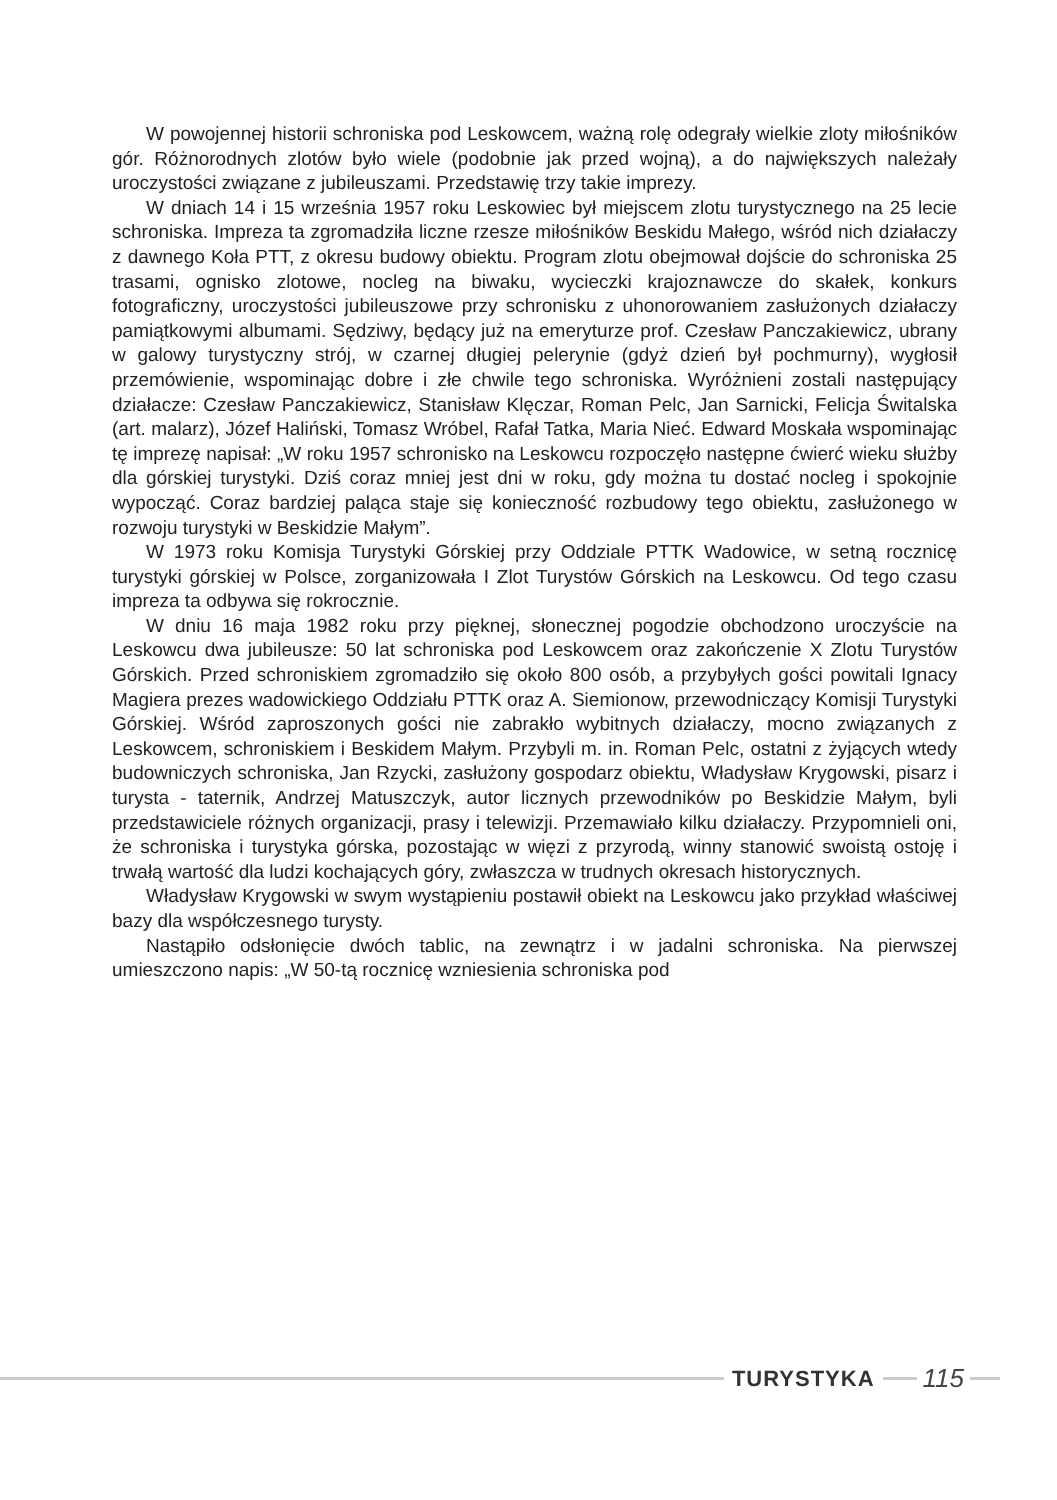W powojennej historii schroniska pod Leskowcem, ważną rolę odegrały wielkie zloty miłośników gór. Różnorodnych zlotów było wiele (podobnie jak przed wojną), a do największych należały uroczystości związane z jubileuszami. Przedstawię trzy takie imprezy.
W dniach 14 i 15 września 1957 roku Leskowiec był miejscem zlotu turystycznego na 25 lecie schroniska. Impreza ta zgromadziła liczne rzesze miłośników Beskidu Małego, wśród nich działaczy z dawnego Koła PTT, z okresu budowy obiektu. Program zlotu obejmował dojście do schroniska 25 trasami, ognisko zlotowe, nocleg na biwaku, wycieczki krajoznawcze do skałek, konkurs fotograficzny, uroczystości jubileuszowe przy schronisku z uhonorowaniem zasłużonych działaczy pamiątkowymi albumami. Sędziwy, będący już na emeryturze prof. Czesław Panczakiewicz, ubrany w galowy turystyczny strój, w czarnej długiej pelerynie (gdyż dzień był pochmurny), wygłosił przemówienie, wspominając dobre i złe chwile tego schroniska. Wyróżnieni zostali następujący działacze: Czesław Panczakiewicz, Stanisław Klęczar, Roman Pelc, Jan Sarnicki, Felicja Świtalska (art. malarz), Józef Haliński, Tomasz Wróbel, Rafał Tatka, Maria Nieć. Edward Moskała wspominając tę imprezę napisał: „W roku 1957 schronisko na Leskowcu rozpoczęło następne ćwierć wieku służby dla górskiej turystyki. Dziś coraz mniej jest dni w roku, gdy można tu dostać nocleg i spokojnie wypocząć. Coraz bardziej paląca staje się konieczność rozbudowy tego obiektu, zasłużonego w rozwoju turystyki w Beskidzie Małym”.
W 1973 roku Komisja Turystyki Górskiej przy Oddziale PTTK Wadowice, w setną rocznicę turystyki górskiej w Polsce, zorganizowała I Zlot Turystów Górskich na Leskowcu. Od tego czasu impreza ta odbywa się rokrocznie.
W dniu 16 maja 1982 roku przy pięknej, słonecznej pogodzie obchodzono uroczyście na Leskowcu dwa jubileusze: 50 lat schroniska pod Leskowcem oraz zakończenie X Zlotu Turystów Górskich. Przed schroniskiem zgromadziło się około 800 osób, a przybyłych gości powitali Ignacy Magiera prezes wadowickiego Oddziału PTTK oraz A. Siemionow, przewodniczący Komisji Turystyki Górskiej. Wśród zaproszonych gości nie zabrakło wybitnych działaczy, mocno związanych z Leskowcem, schroniskiem i Beskidem Małym. Przybyli m. in. Roman Pelc, ostatni z żyjących wtedy budowniczych schroniska, Jan Rzycki, zasłużony gospodarz obiektu, Władysław Krygowski, pisarz i turysta - taternik, Andrzej Matuszczyk, autor licznych przewodników po Beskidzie Małym, byli przedstawiciele różnych organizacji, prasy i telewizji. Przemawiało kilku działaczy. Przypomnieli oni, że schroniska i turystyka górska, pozostając w więzi z przyrodą, winny stanowić swoistą ostoję i trwałą wartość dla ludzi kochających góry, zwłaszcza w trudnych okresach historycznych.
Władysław Krygowski w swym wystąpieniu postawił obiekt na Leskowcu jako przykład właściwej bazy dla współczesnego turysty.
Nastąpiło odsłonięcie dwóch tablic, na zewnątrz i w jadalni schroniska. Na pierwszej umieszczono napis: „W 50-tą rocznicę wzniesienia schroniska pod
TURYSTYKA
115